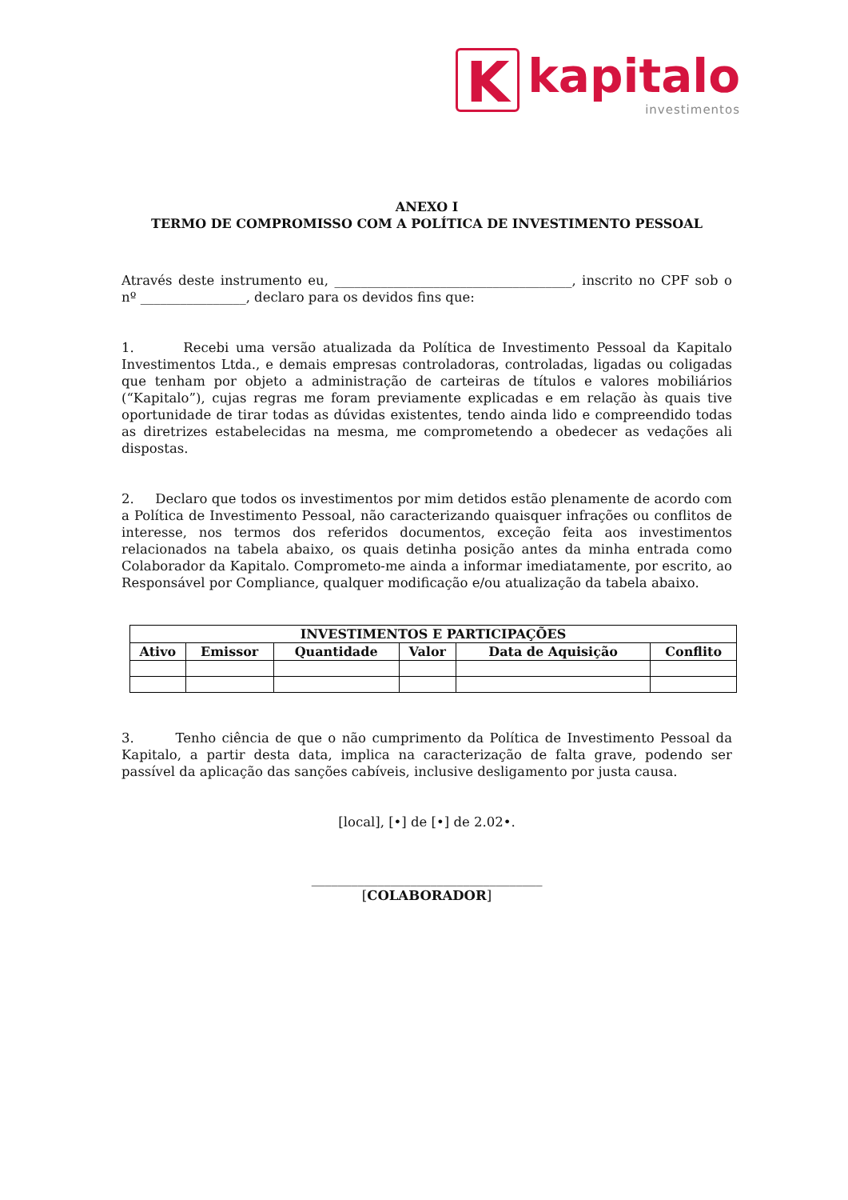K
kapitalo
investimentos
ANEXO I
TERMO DE COMPROMISSO COM A POLÍTICA DE INVESTIMENTO PESSOAL
Através deste instrumento eu, ____________________________________, inscrito no CPF sob o nº ________________, declaro para os devidos fins que:
1. Recebi uma versão atualizada da Política de Investimento Pessoal da Kapitalo Investimentos Ltda., e demais empresas controladoras, controladas, ligadas ou coligadas que tenham por objeto a administração de carteiras de títulos e valores mobiliários (“Kapitalo”), cujas regras me foram previamente explicadas e em relação às quais tive oportunidade de tirar todas as dúvidas existentes, tendo ainda lido e compreendido todas as diretrizes estabelecidas na mesma, me comprometendo a obedecer as vedações ali dispostas.
2. Declaro que todos os investimentos por mim detidos estão plenamente de acordo com a Política de Investimento Pessoal, não caracterizando quaisquer infrações ou conflitos de interesse, nos termos dos referidos documentos, exceção feita aos investimentos relacionados na tabela abaixo, os quais detinha posição antes da minha entrada como Colaborador da Kapitalo. Comprometo-me ainda a informar imediatamente, por escrito, ao Responsável por Compliance, qualquer modificação e/ou atualização da tabela abaixo.
| INVESTIMENTOS E PARTICIPAÇÕES | | | | | |
| --- | --- | --- | --- | --- | --- |
| Ativo | Emissor | Quantidade | Valor | Data de Aquisição | Conflito |
3. Tenho ciência de que o não cumprimento da Política de Investimento Pessoal da Kapitalo, a partir desta data, implica na caracterização de falta grave, podendo ser passível da aplicação das sanções cabíveis, inclusive desligamento por justa causa.
[local], [•] de [•] de 2.02•.
___________________________________
[COLABORADOR]